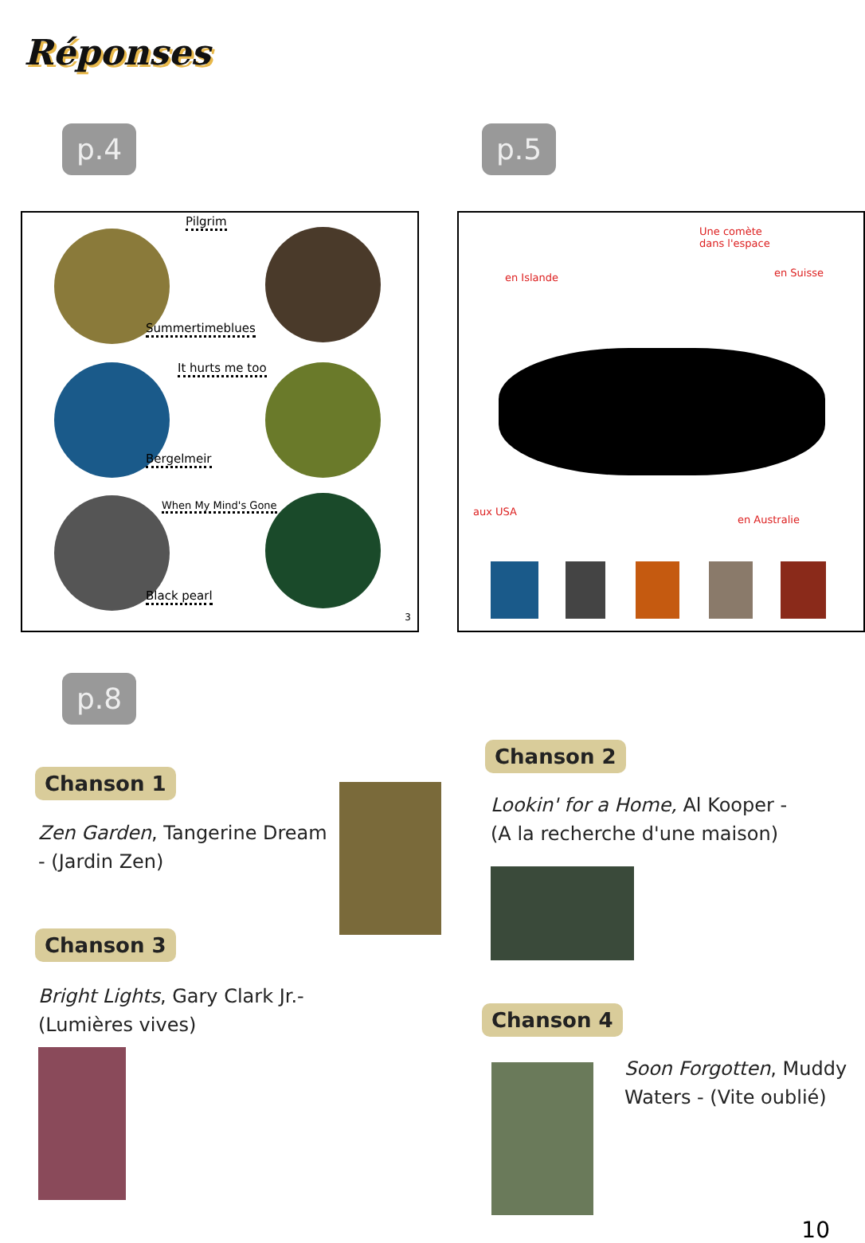Réponses
p.4 p.5
Pilgrim
Summertimeblues
It hurts me too
Bergelmeir
When My Mind's Gone
Black pearl
3
Une comète
dans l'espace
en Islande en Suisse
aux USA
en Australie
p.8
Chanson 1
Zen Garden, Tangerine Dream - (Jardin Zen)
Chanson 3
Bright Lights, Gary Clark Jr.- (Lumières vives)
Chanson 2
Lookin' for a Home, Al Kooper - (A la recherche d'une maison)
Chanson 4
Soon Forgotten, Muddy Waters - (Vite oublié)
10